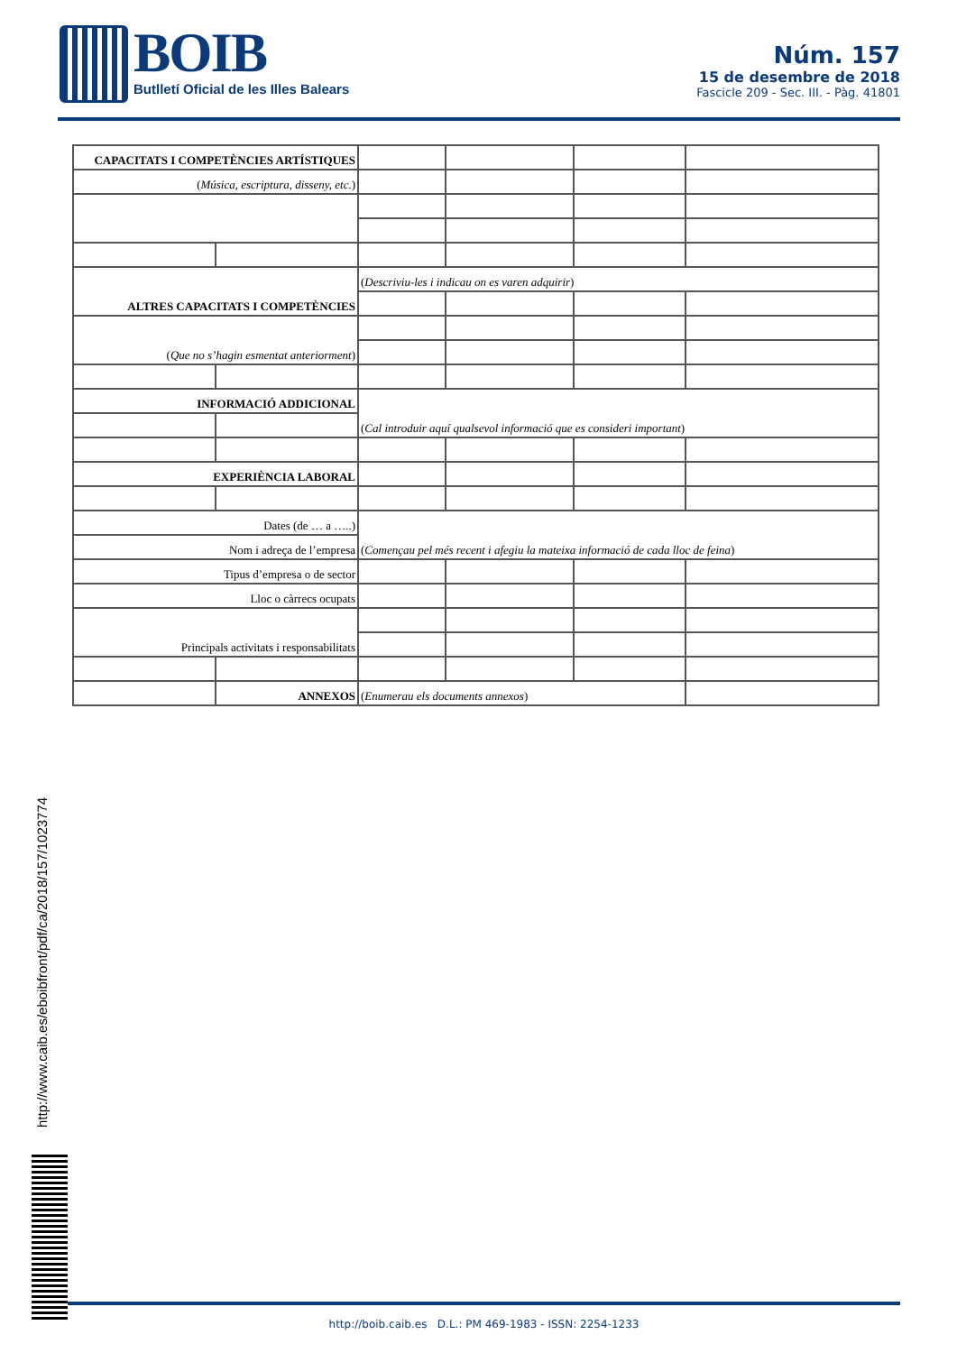BOIB
Butlletí Oficial de les Illes Balears
Núm. 157
15 de desembre de 2018
Fascicle 209 - Sec. III. - Pàg. 41801
| CAPACITATS I COMPETÈNCIES ARTÍSTIQUES | | | | | |
| ( Música, escriptura, disseny, etc. ) | | | | | |
| ALTRES CAPACITATS I COMPETÈNCIES | | ( Descriviu-les i indicau on es varen adquirir ) | | | |
| ( Que no s’hagin esmentat anteriorment ) | | | | | |
| INFORMACIÓ ADDICIONAL | | ( Cal introduir aquí qualsevol informació que es consideri important ) | | | |
| EXPERIÈNCIA LABORAL | | | | | |
| Dates (de … a …..) | | ( Començau pel més recent i afegiu la mateixa informació de cada lloc de feina ) | | | |
| Nom i adreça de l’empresa | | | | | |
| Tipus d’empresa o de sector | | | | | |
| Lloc o càrrecs ocupats | | | | | |
| Principals activitats i responsabilitats | | | | | |
| | ANNEXOS | ( Enumerau els documents annexos ) | | | |
http://www.caib.es/eboibfront/pdf/ca/2018/157/1023774
http://boib.caib.es D.L.: PM 469-1983 - ISSN: 2254-1233